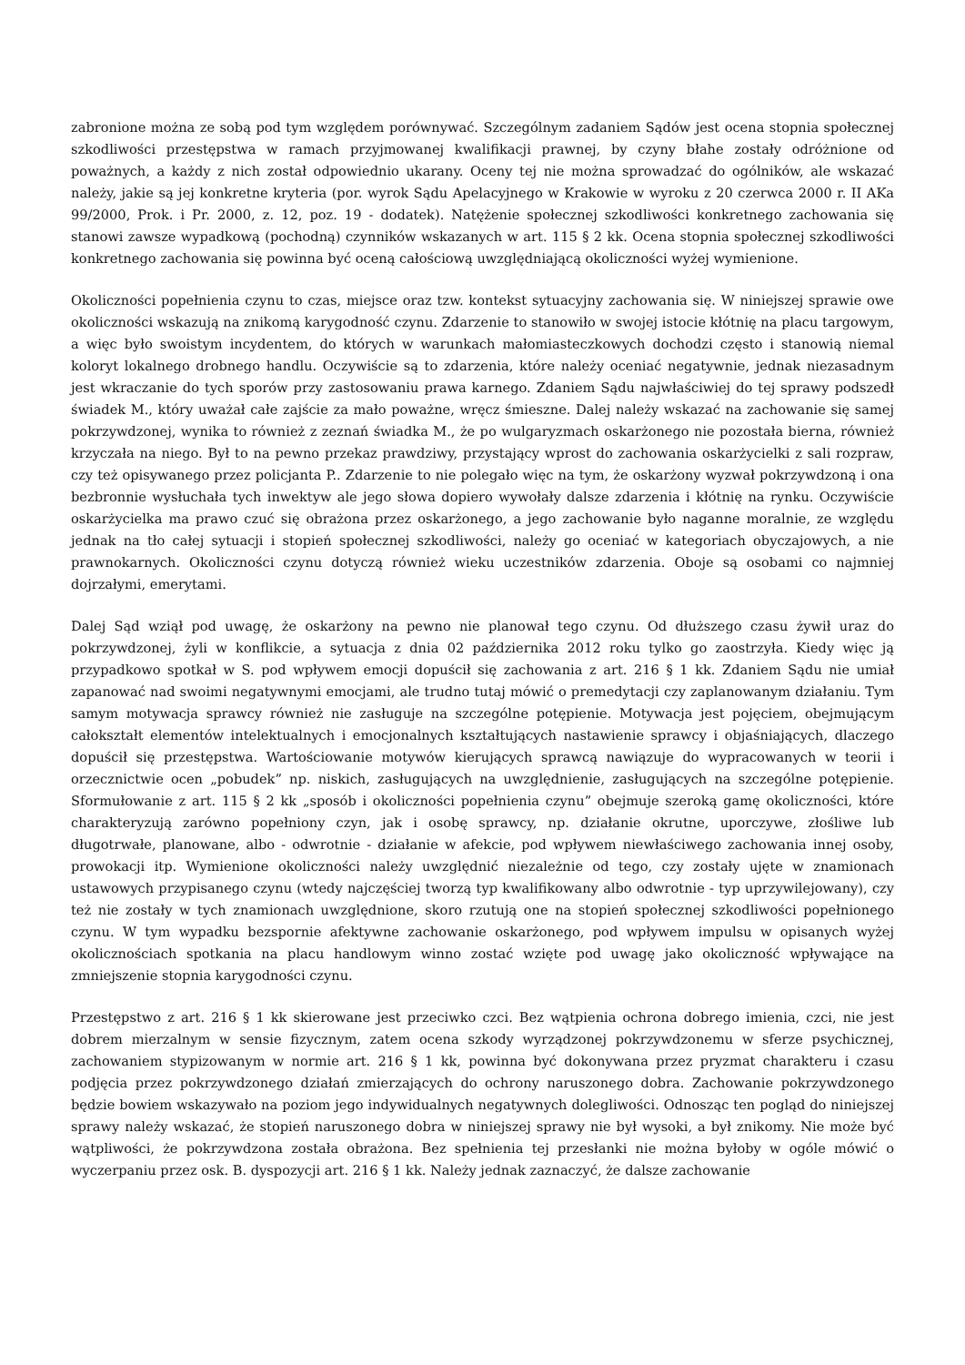zabronione można ze sobą pod tym względem porównywać. Szczególnym zadaniem Sądów jest ocena stopnia społecznej szkodliwości przestępstwa w ramach przyjmowanej kwalifikacji prawnej, by czyny błahe zostały odróżnione od poważnych, a każdy z nich został odpowiednio ukarany. Oceny tej nie można sprowadzać do ogólników, ale wskazać należy, jakie są jej konkretne kryteria (por. wyrok Sądu Apelacyjnego w Krakowie w wyroku z 20 czerwca 2000 r. II AKa 99/2000, Prok. i Pr. 2000, z. 12, poz. 19 - dodatek). Natężenie społecznej szkodliwości konkretnego zachowania się stanowi zawsze wypadkową (pochodną) czynników wskazanych w art. 115 § 2 kk. Ocena stopnia społecznej szkodliwości konkretnego zachowania się powinna być oceną całościową uwzględniającą okoliczności wyżej wymienione.
Okoliczności popełnienia czynu to czas, miejsce oraz tzw. kontekst sytuacyjny zachowania się. W niniejszej sprawie owe okoliczności wskazują na znikomą karygodność czynu. Zdarzenie to stanowiło w swojej istocie kłótnię na placu targowym, a więc było swoistym incydentem, do których w warunkach małomiasteczkowych dochodzi często i stanowią niemal koloryt lokalnego drobnego handlu. Oczywiście są to zdarzenia, które należy oceniać negatywnie, jednak niezasadnym jest wkraczanie do tych sporów przy zastosowaniu prawa karnego. Zdaniem Sądu najwłaściwiej do tej sprawy podszedł świadek M., który uważał całe zajście za mało poważne, wręcz śmieszne. Dalej należy wskazać na zachowanie się samej pokrzywdzonej, wynika to również z zeznań świadka M., że po wulgaryzmach oskarżonego nie pozostała bierna, również krzyczała na niego. Był to na pewno przekaz prawdziwy, przystający wprost do zachowania oskarżycielki z sali rozpraw, czy też opisywanego przez policjanta P.. Zdarzenie to nie polegało więc na tym, że oskarżony wyzwał pokrzywdzoną i ona bezbronnie wysłuchała tych inwektyw ale jego słowa dopiero wywołały dalsze zdarzenia i kłótnię na rynku. Oczywiście oskarżycielka ma prawo czuć się obrażona przez oskarżonego, a jego zachowanie było naganne moralnie, ze względu jednak na tło całej sytuacji i stopień społecznej szkodliwości, należy go oceniać w kategoriach obyczajowych, a nie prawnokarnych. Okoliczności czynu dotyczą również wieku uczestników zdarzenia. Oboje są osobami co najmniej dojrzałymi, emerytami.
Dalej Sąd wziął pod uwagę, że oskarżony na pewno nie planował tego czynu. Od dłuższego czasu żywił uraz do pokrzywdzonej, żyli w konflikcie, a sytuacja z dnia 02 października 2012 roku tylko go zaostrzyła. Kiedy więc ją przypadkowo spotkał w S. pod wpływem emocji dopuścił się zachowania z art. 216 § 1 kk. Zdaniem Sądu nie umiał zapanować nad swoimi negatywnymi emocjami, ale trudno tutaj mówić o premedytacji czy zaplanowanym działaniu. Tym samym motywacja sprawcy również nie zasługuje na szczególne potępienie. Motywacja jest pojęciem, obejmującym całokształt elementów intelektualnych i emocjonalnych kształtujących nastawienie sprawcy i objaśniających, dlaczego dopuścił się przestępstwa. Wartościowanie motywów kierujących sprawcą nawiązuje do wypracowanych w teorii i orzecznictwie ocen „pobudek” np. niskich, zasługujących na uwzględnienie, zasługujących na szczególne potępienie. Sformułowanie z art. 115 § 2 kk „sposób i okoliczności popełnienia czynu” obejmuje szeroką gamę okoliczności, które charakteryzują zarówno popełniony czyn, jak i osobę sprawcy, np. działanie okrutne, uporczywe, złośliwe lub długotrwałe, planowane, albo - odwrotnie - działanie w afekcie, pod wpływem niewłaściwego zachowania innej osoby, prowokacji itp. Wymienione okoliczności należy uwzględnić niezależnie od tego, czy zostały ujęte w znamionach ustawowych przypisanego czynu (wtedy najczęściej tworzą typ kwalifikowany albo odwrotnie - typ uprzywilejowany), czy też nie zostały w tych znamionach uwzględnione, skoro rzutują one na stopień społecznej szkodliwości popełnionego czynu. W tym wypadku bezspornie afektywne zachowanie oskarżonego, pod wpływem impulsu w opisanych wyżej okolicznościach spotkania na placu handlowym winno zostać wzięte pod uwagę jako okoliczność wpływające na zmniejszenie stopnia karygodności czynu.
Przestępstwo z art. 216 § 1 kk skierowane jest przeciwko czci. Bez wątpienia ochrona dobrego imienia, czci, nie jest dobrem mierzalnym w sensie fizycznym, zatem ocena szkody wyrządzonej pokrzywdzonemu w sferze psychicznej, zachowaniem stypizowanym w normie art. 216 § 1 kk, powinna być dokonywana przez pryzmat charakteru i czasu podjęcia przez pokrzywdzonego działań zmierzających do ochrony naruszonego dobra. Zachowanie pokrzywdzonego będzie bowiem wskazywało na poziom jego indywidualnych negatywnych dolegliwości. Odnosząc ten pogląd do niniejszej sprawy należy wskazać, że stopień naruszonego dobra w niniejszej sprawy nie był wysoki, a był znikomy. Nie może być wątpliwości, że pokrzywdzona została obrażona. Bez spełnienia tej przesłanki nie można byłoby w ogóle mówić o wyczerpaniu przez osk. B. dyspozycji art. 216 § 1 kk. Należy jednak zaznaczyć, że dalsze zachowanie